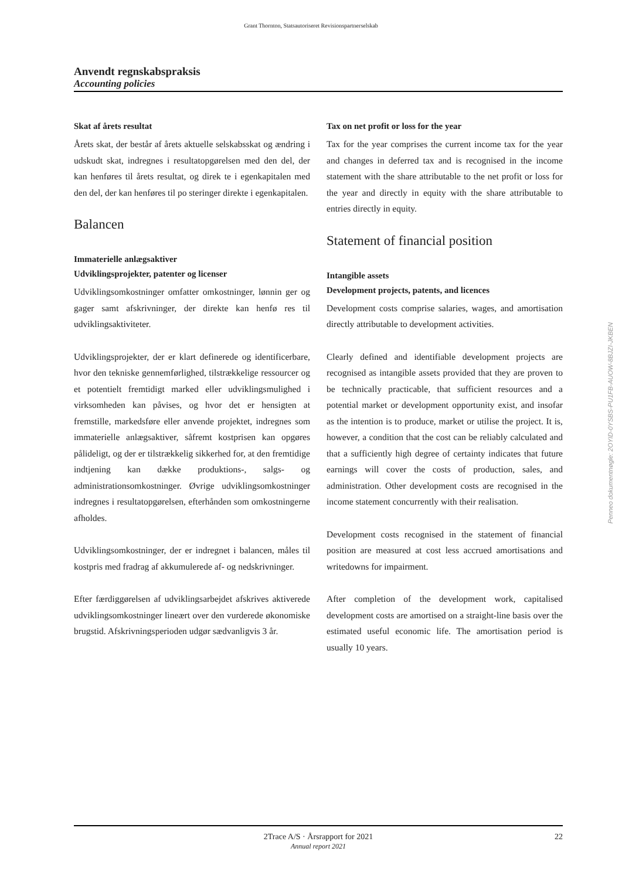Grant Thornton, Statsautoriseret Revisionspartnerselskab
Anvendt regnskabspraksis
Accounting policies
Skat af årets resultat
Årets skat, der består af årets aktuelle selskabsskat og ændring i udskudt skat, indregnes i resultatopgørelsen med den del, der kan henføres til årets resultat, og direk te i egenkapitalen med den del, der kan henføres til po steringer direkte i egenkapitalen.
Balancen
Immaterielle anlægsaktiver
Udviklingsprojekter, patenter og licenser
Udviklingsomkostninger omfatter omkostninger, lønnin ger og gager samt afskrivninger, der direkte kan henfø res til udviklingsaktiviteter.
Udviklingsprojekter, der er klart definerede og identificerbare, hvor den tekniske gennemførlighed, tilstrækkelige ressourcer og et potentielt fremtidigt marked eller udviklingsmulighed i virksomheden kan påvises, og hvor det er hensigten at fremstille, markedsføre eller anvende projektet, indregnes som immaterielle anlægsaktiver, såfremt kostprisen kan opgøres pålideligt, og der er tilstrækkelig sikkerhed for, at den fremtidige indtjening kan dække produktions-, salgs- og administrationsomkostninger. Øvrige udviklingsomkostninger indregnes i resultatopgørelsen, efterhånden som omkostningerne afholdes.
Udviklingsomkostninger, der er indregnet i balancen, måles til kostpris med fradrag af akkumulerede af- og nedskrivninger.
Efter færdiggørelsen af udviklingsarbejdet afskrives aktiverede udviklingsomkostninger lineært over den vurderede økonomiske brugstid. Afskrivningsperioden udgør sædvanligvis 3 år.
Tax on net profit or loss for the year
Tax for the year comprises the current income tax for the year and changes in deferred tax and is recognised in the income statement with the share attributable to the net profit or loss for the year and directly in equity with the share attributable to entries directly in equity.
Statement of financial position
Intangible assets
Development projects, patents, and licences
Development costs comprise salaries, wages, and amortisation directly attributable to development activities.
Clearly defined and identifiable development projects are recognised as intangible assets provided that they are proven to be technically practicable, that sufficient resources and a potential market or development opportunity exist, and insofar as the intention is to produce, market or utilise the project. It is, however, a condition that the cost can be reliably calculated and that a sufficiently high degree of certainty indicates that future earnings will cover the costs of production, sales, and administration. Other development costs are recognised in the income statement concurrently with their realisation.
Development costs recognised in the statement of financial position are measured at cost less accrued amortisations and writedowns for impairment.
After completion of the development work, capitalised development costs are amortised on a straight-line basis over the estimated useful economic life. The amortisation period is usually 10 years.
Penneo dokumentnøgle: 2OYID-0YSBS-PU1FB-AUOW-8BJZI-JKBEN
2Trace A/S · Årsrapport for 2021
Annual report 2021
22